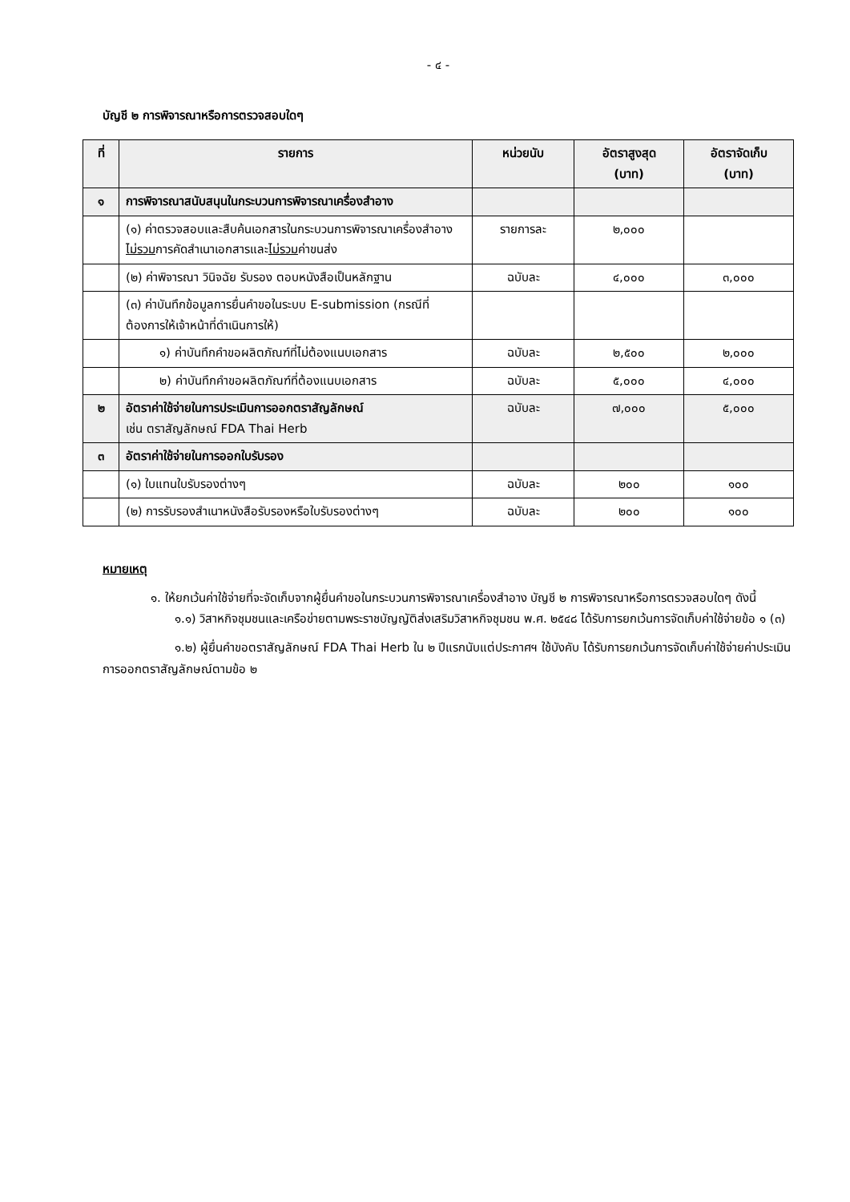- ๔ -
บัญชี ๒ การพิจารณาหรือการตรวจสอบใดๆ
| ที่ | รายการ | หน่วยนับ | อัตราสูงสุด (บาท) | อัตราจัดเก็บ (บาท) |
| --- | --- | --- | --- | --- |
| ๑ | การพิจารณาสนับสนุนในกระบวนการพิจารณาเครื่องสำอาง | | | |
| | (๑) ค่าตรวจสอบและสืบค้นเอกสารในกระบวนการพิจารณาเครื่องสำอาง ไม่รวม การคัดสำเนาเอกสารและ ไม่รวม ค่าขนส่ง | รายการละ | ๒,๐๐๐ | |
| | (๒) ค่าพิจารณา วินิจฉัย รับรอง ตอบหนังสือเป็นหลักฐาน | ฉบับละ | ๔,๐๐๐ | ๓,๐๐๐ |
| | (๓) ค่าบันทึกข้อมูลการยื่นคำขอในระบบ E-submission (กรณีที่ต้องการให้เจ้าหน้าที่ดำเนินการให้) | | | |
| | ๑) ค่าบันทึกคำขอผลิตภัณฑ์ที่ไม่ต้องแนบเอกสาร | ฉบับละ | ๒,๕๐๐ | ๒,๐๐๐ |
| | ๒) ค่าบันทึกคำขอผลิตภัณฑ์ที่ต้องแนบเอกสาร | ฉบับละ | ๕,๐๐๐ | ๔,๐๐๐ |
| ๒ | อัตราค่าใช้จ่ายในการประเมินการออกตราสัญลักษณ์ เช่น ตราสัญลักษณ์ FDA Thai Herb | ฉบับละ | ๗,๐๐๐ | ๕,๐๐๐ |
| ๓ | อัตราค่าใช้จ่ายในการออกใบรับรอง | | | |
| | (๑) ใบแทนใบรับรองต่างๆ | ฉบับละ | ๒๐๐ | ๑๐๐ |
| | (๒) การรับรองสำเนาหนังสือรับรองหรือใบรับรองต่างๆ | ฉบับละ | ๒๐๐ | ๑๐๐ |
หมายเหตุ
๑. ให้ยกเว้นค่าใช้จ่ายที่จะจัดเก็บจากผู้ยื่นคำขอในกระบวนการพิจารณาเครื่องสำอาง บัญชี ๒ การพิจารณาหรือการตรวจสอบใดๆ ดังนี้
๑.๑) วิสาหกิจชุมชนและเครือข่ายตามพระราชบัญญัติส่งเสริมวิสาหกิจชุมชน พ.ศ. ๒๕๔๘ ได้รับการยกเว้นการจัดเก็บค่าใช้จ่ายข้อ ๑ (๓)
๑.๒) ผู้ยื่นคำขอตราสัญลักษณ์ FDA Thai Herb ใน ๒ ปีแรกนับแต่ประกาศฯ ใช้บังคับ ได้รับการยกเว้นการจัดเก็บค่าใช้จ่ายค่าประเมินการออกตราสัญลักษณ์ตามข้อ ๒